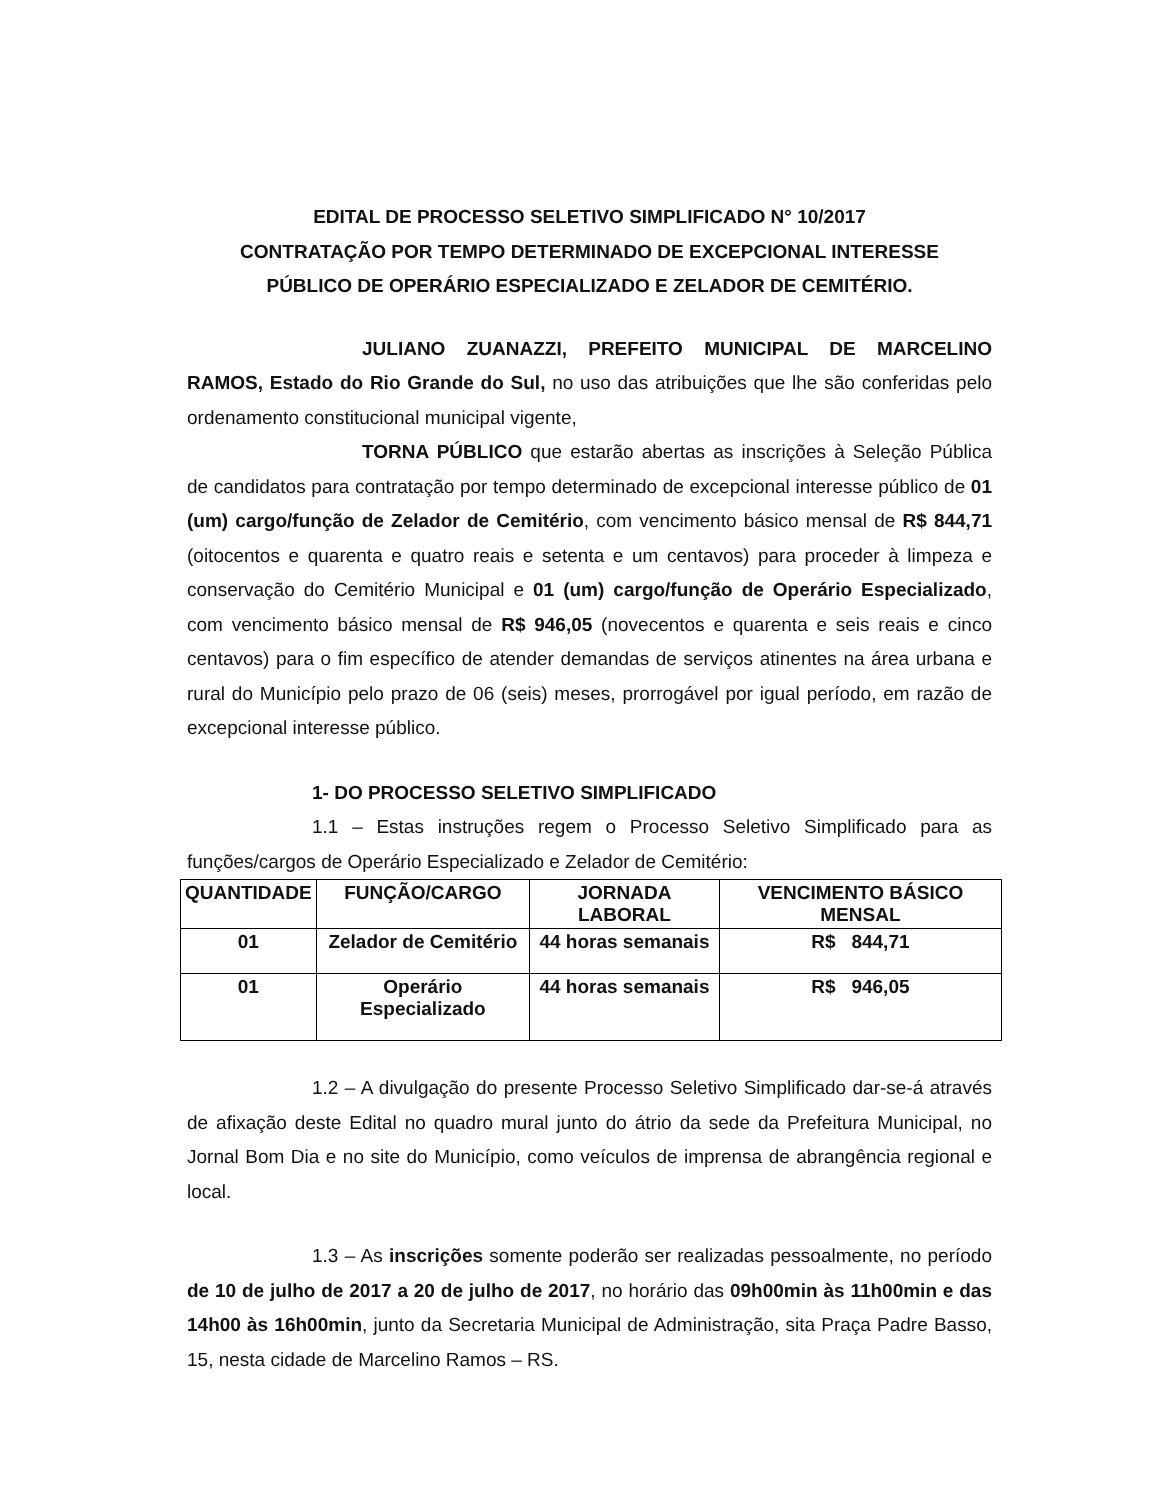EDITAL DE PROCESSO SELETIVO SIMPLIFICADO N° 10/2017
CONTRATAÇÃO POR TEMPO DETERMINADO DE EXCEPCIONAL INTERESSE
PÚBLICO DE OPERÁRIO ESPECIALIZADO E ZELADOR DE CEMITÉRIO.
JULIANO ZUANAZZI, PREFEITO MUNICIPAL DE MARCELINO RAMOS, Estado do Rio Grande do Sul, no uso das atribuições que lhe são conferidas pelo ordenamento constitucional municipal vigente,
TORNA PÚBLICO que estarão abertas as inscrições à Seleção Pública de candidatos para contratação por tempo determinado de excepcional interesse público de 01 (um) cargo/função de Zelador de Cemitério, com vencimento básico mensal de R$ 844,71 (oitocentos e quarenta e quatro reais e setenta e um centavos) para proceder à limpeza e conservação do Cemitério Municipal e 01 (um) cargo/função de Operário Especializado, com vencimento básico mensal de R$ 946,05 (novecentos e quarenta e seis reais e cinco centavos) para o fim específico de atender demandas de serviços atinentes na área urbana e rural do Município pelo prazo de 06 (seis) meses, prorrogável por igual período, em razão de excepcional interesse público.
1- DO PROCESSO SELETIVO SIMPLIFICADO
1.1 – Estas instruções regem o Processo Seletivo Simplificado para as funções/cargos de Operário Especializado e Zelador de Cemitério:
| QUANTIDADE | FUNÇÃO/CARGO | JORNADA LABORAL | VENCIMENTO BÁSICO MENSAL |
| --- | --- | --- | --- |
| 01 | Zelador de Cemitério | 44 horas semanais | R$ 844,71 |
| 01 | Operário Especializado | 44 horas semanais | R$ 946,05 |
1.2 – A divulgação do presente Processo Seletivo Simplificado dar-se-á através de afixação deste Edital no quadro mural junto do átrio da sede da Prefeitura Municipal, no Jornal Bom Dia e no site do Município, como veículos de imprensa de abrangência regional e local.
1.3 – As inscrições somente poderão ser realizadas pessoalmente, no período de 10 de julho de 2017 a 20 de julho de 2017, no horário das 09h00min às 11h00min e das 14h00 às 16h00min, junto da Secretaria Municipal de Administração, sita Praça Padre Basso, 15, nesta cidade de Marcelino Ramos – RS.